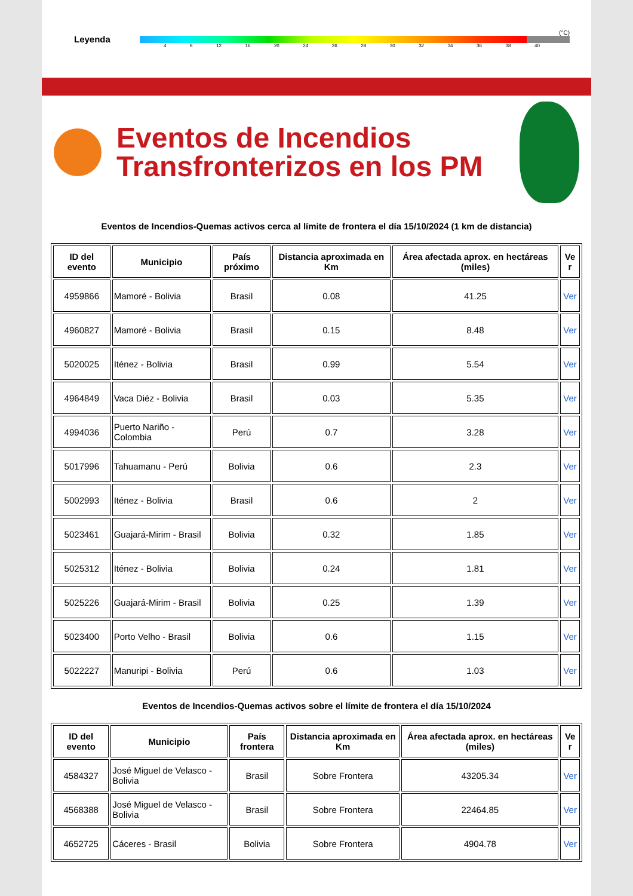Leyenda
(°C)
4 8 12 16 20 24 26 28 30 32 34 36 38 40
Eventos de Incendios Transfronterizos en los PM
Eventos de Incendios-Quemas activos cerca al límite de frontera el día 15/10/2024 (1 km de distancia)
| ID del evento | Municipio | País próximo | Distancia aproximada en Km | Área afectada aprox. en hectáreas (miles) | Ve r |
| --- | --- | --- | --- | --- | --- |
| 4959866 | Mamoré - Bolivia | Brasil | 0.08 | 41.25 | Ver |
| 4960827 | Mamoré - Bolivia | Brasil | 0.15 | 8.48 | Ver |
| 5020025 | Iténez - Bolivia | Brasil | 0.99 | 5.54 | Ver |
| 4964849 | Vaca Diéz - Bolivia | Brasil | 0.03 | 5.35 | Ver |
| 4994036 | Puerto Nariño - Colombia | Perú | 0.7 | 3.28 | Ver |
| 5017996 | Tahuamanu - Perú | Bolivia | 0.6 | 2.3 | Ver |
| 5002993 | Iténez - Bolivia | Brasil | 0.6 | 2 | Ver |
| 5023461 | Guajará-Mirim - Brasil | Bolivia | 0.32 | 1.85 | Ver |
| 5025312 | Iténez - Bolivia | Bolivia | 0.24 | 1.81 | Ver |
| 5025226 | Guajará-Mirim - Brasil | Bolivia | 0.25 | 1.39 | Ver |
| 5023400 | Porto Velho - Brasil | Bolivia | 0.6 | 1.15 | Ver |
| 5022227 | Manuripi - Bolivia | Perú | 0.6 | 1.03 | Ver |
Eventos de Incendios-Quemas activos sobre el límite de frontera el día 15/10/2024
| ID del evento | Municipio | País frontera | Distancia aproximada en Km | Área afectada aprox. en hectáreas (miles) | Ve r |
| --- | --- | --- | --- | --- | --- |
| 4584327 | José Miguel de Velasco - Bolivia | Brasil | Sobre Frontera | 43205.34 | Ver |
| 4568388 | José Miguel de Velasco - Bolivia | Brasil | Sobre Frontera | 22464.85 | Ver |
| 4652725 | Cáceres - Brasil | Bolivia | Sobre Frontera | 4904.78 | Ver |